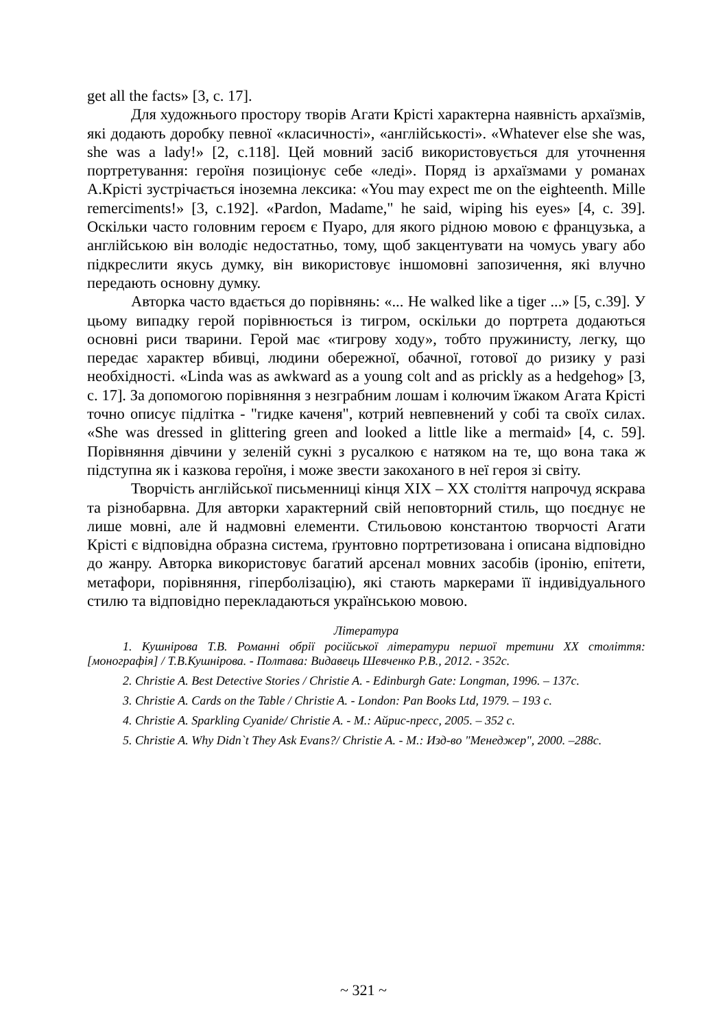get all the facts» [3, c. 17].
Для художнього простору творів Агати Крісті характерна наявність архаїзмів, які додають доробку певної «класичності», «англійськості». «Whatever else she was, she was a lady!» [2, c.118]. Цей мовний засіб використовується для уточнення портретування: героїня позиціонує себе «леді». Поряд із архаїзмами у романах А.Крісті зустрічається іноземна лексика: «You may expect me on the eighteenth. Mille remerciments!» [3, c.192]. «Pardon, Madame," he said, wiping his eyes» [4, c. 39]. Оскільки часто головним героєм є Пуаро, для якого рідною мовою є французька, а англійською він володіє недостатньо, тому, щоб закцентувати на чомусь увагу або підкреслити якусь думку, він використовує іншомовні запозичення, які влучно передають основну думку.
Авторка часто вдається до порівнянь: «... He walked like a tiger ...» [5, c.39]. У цьому випадку герой порівнюється із тигром, оскільки до портрета додаються основні риси тварини. Герой має «тигрову ходу», тобто пружинисту, легку, що передає характер вбивці, людини обережної, обачної, готової до ризику у разі необхідності. «Linda was as awkward as a young colt and as prickly as a hedgehog» [3, c. 17]. За допомогою порівняння з незграбним лошам і колючим їжаком Агата Крісті точно описує підлітка - "гидке каченя", котрий невпевнений у собі та своїх силах. «She was dressed in glittering green and looked a little like a mermaid» [4, c. 59]. Порівняння дівчини у зеленій сукні з русалкою є натяком на те, що вона така ж підступна як і казкова героїня, і може звести закоханого в неї героя зі світу.
Творчість англійської письменниці кінця XIX – XX століття напрочуд яскрава та різнобарвна. Для авторки характерний свій неповторний стиль, що поєднує не лише мовні, але й надмовні елементи. Стильовою константою творчості Агати Крісті є відповідна образна система, ґрунтовно портретизована і описана відповідно до жанру. Авторка використовує багатий арсенал мовних засобів (іронію, епітети, метафори, порівняння, гіперболізацію), які стають маркерами її індивідуального стилю та відповідно перекладаються українською мовою.
Література
1. Кушнірова Т.В. Романні обрії російської літератури першої третини ХХ століття: [монографія] / Т.В.Кушнірова. - Полтава: Видавець Шевченко Р.В., 2012. - 352с.
2. Christie A. Best Detective Stories / Christie A. - Edinburgh Gate: Longman, 1996. – 137c.
3. Christie A. Cards on the Table / Christie A. - London: Pan Books Ltd, 1979. – 193 c.
4. Christie A. Sparkling Cyanide/ Christie A. - М.: Айрис-пресс, 2005. – 352 с.
5. Christie A. Why Didn`t They Ask Evans?/ Christie A. - М.: Изд-во "Менеджер", 2000. –288с.
~ 321 ~